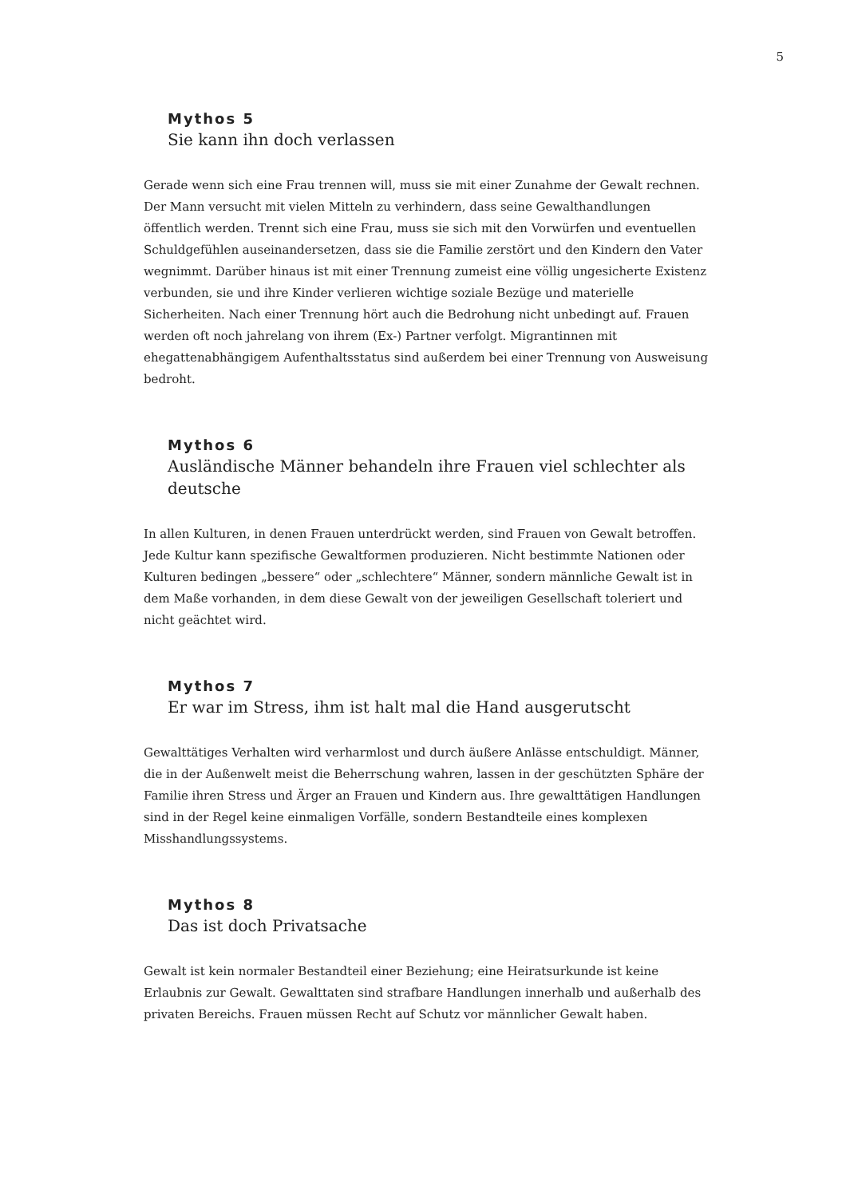5
Mythos 5
Sie kann ihn doch verlassen
Gerade wenn sich eine Frau trennen will, muss sie mit einer Zunahme der Gewalt rechnen. Der Mann versucht mit vielen Mitteln zu verhindern, dass seine Gewalthandlungen öffentlich werden. Trennt sich eine Frau, muss sie sich mit den Vorwürfen und eventuellen Schuldgefühlen auseinandersetzen, dass sie die Familie zerstört und den Kindern den Vater wegnimmt. Darüber hinaus ist mit einer Trennung zumeist eine völlig ungesicherte Existenz verbunden, sie und ihre Kinder verlieren wichtige soziale Bezüge und materielle Sicherheiten. Nach einer Trennung hört auch die Bedrohung nicht unbedingt auf. Frauen werden oft noch jahrelang von ihrem (Ex-) Partner verfolgt. Migrantinnen mit ehegattenabhängigem Aufenthaltsstatus sind außerdem bei einer Trennung von Ausweisung bedroht.
Mythos 6
Ausländische Männer behandeln ihre Frauen viel schlechter als deutsche
In allen Kulturen, in denen Frauen unterdrückt werden, sind Frauen von Gewalt betroffen. Jede Kultur kann spezifische Gewaltformen produzieren. Nicht bestimmte Nationen oder Kulturen bedingen „bessere“ oder „schlechtere“ Männer, sondern männliche Gewalt ist in dem Maße vorhanden, in dem diese Gewalt von der jeweiligen Gesellschaft toleriert und nicht geächtet wird.
Mythos 7
Er war im Stress, ihm ist halt mal die Hand ausgerutscht
Gewalttätiges Verhalten wird verharmlost und durch äußere Anlässe entschuldigt. Männer, die in der Außenwelt meist die Beherrschung wahren, lassen in der geschützten Sphäre der Familie ihren Stress und Ärger an Frauen und Kindern aus. Ihre gewalttätigen Handlungen sind in der Regel keine einmaligen Vorfälle, sondern Bestandteile eines komplexen Misshandlungssystems.
Mythos 8
Das ist doch Privatsache
Gewalt ist kein normaler Bestandteil einer Beziehung; eine Heiratsurkunde ist keine Erlaubnis zur Gewalt. Gewalttaten sind strafbare Handlungen innerhalb und außerhalb des privaten Bereichs. Frauen müssen Recht auf Schutz vor männlicher Gewalt haben.